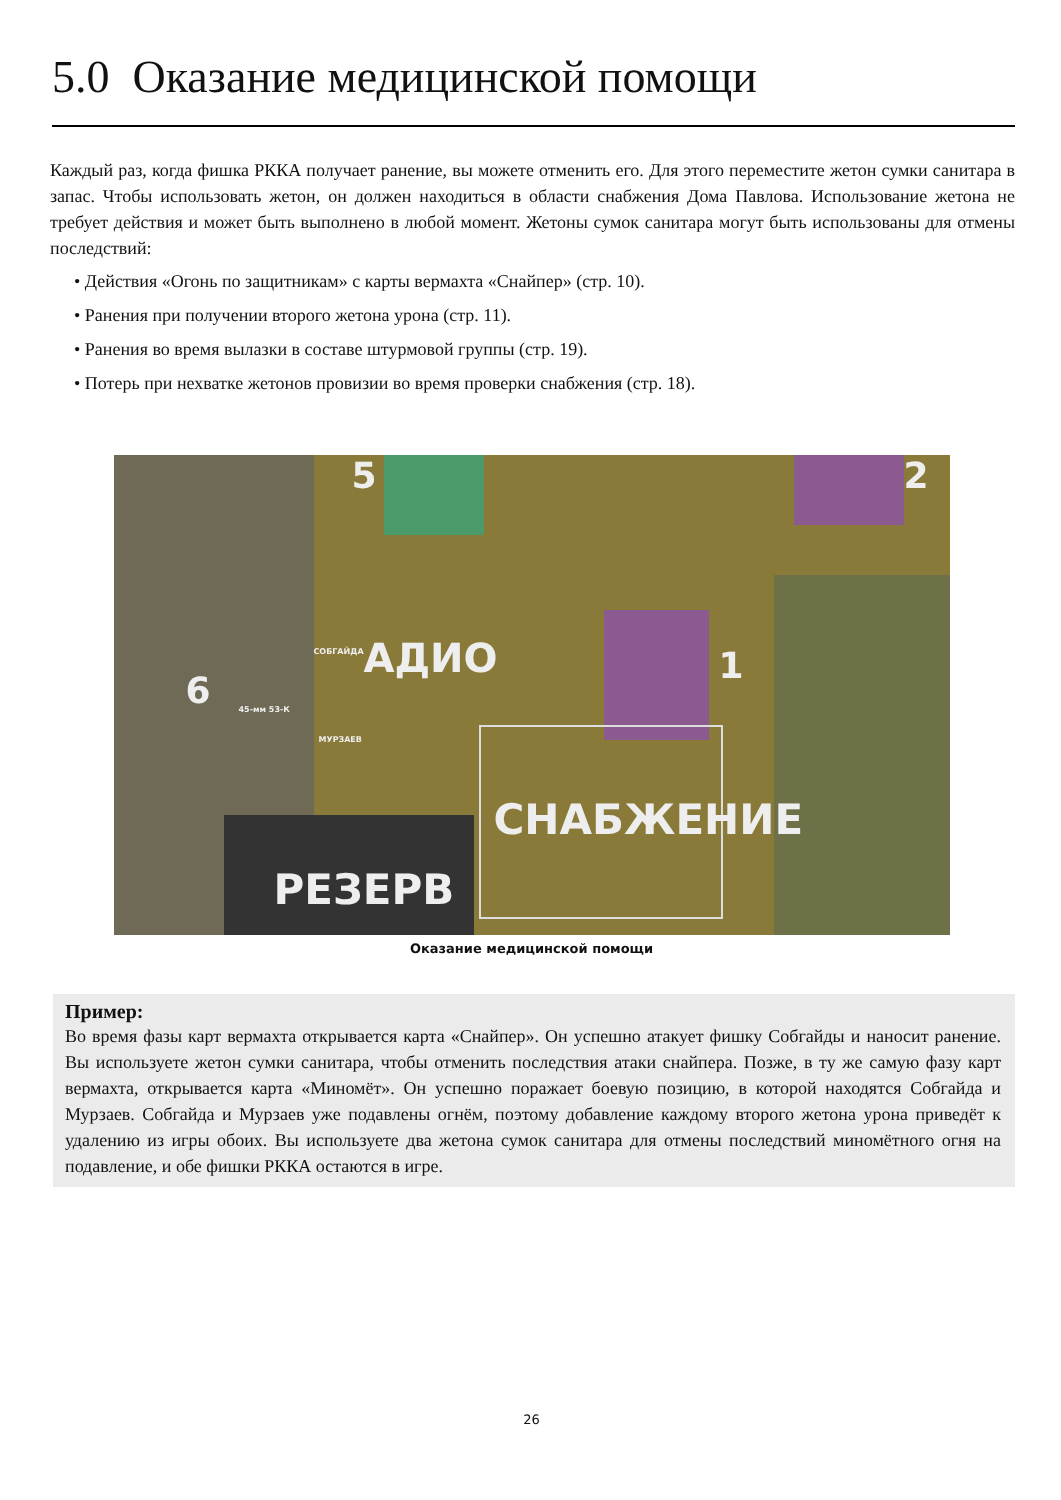5.0 Оказание медицинской помощи
Каждый раз, когда фишка РККА получает ранение, вы можете отменить его. Для этого переместите жетон сумки санитара в запас. Чтобы использовать жетон, он должен находиться в области снабжения Дома Павлова. Использование жетона не требует действия и может быть выполнено в любой момент. Жетоны сумок санитара могут быть использованы для отмены последствий:
• Действия «Огонь по защитникам» с карты вермахта «Снайпер» (стр. 10).
• Ранения при получении второго жетона урона (стр. 11).
• Ранения во время вылазки в составе штурмовой группы (стр. 19).
• Потерь при нехватке жетонов провизии во время проверки снабжения (стр. 18).
5 2
6
1 АДИО
СНАБЖЕНИЕ
РЕЗЕРВ
СОБГАЙДА
МУРЗАЕВ
45-мм 53-К
Оказание медицинской помощи
Пример:
Во время фазы карт вермахта открывается карта «Снайпер». Он успешно атакует фишку Собгайды и наносит ранение. Вы используете жетон сумки санитара, чтобы отменить последствия атаки снайпера. Позже, в ту же самую фазу карт вермахта, открывается карта «Миномёт». Он успешно поражает боевую позицию, в которой находятся Собгайда и Мурзаев. Собгайда и Мурзаев уже подавлены огнём, поэтому добавление каждому второго жетона урона приведёт к удалению из игры обоих. Вы используете два жетона сумок санитара для отмены последствий миномётного огня на подавление, и обе фишки РККА остаются в игре.
26